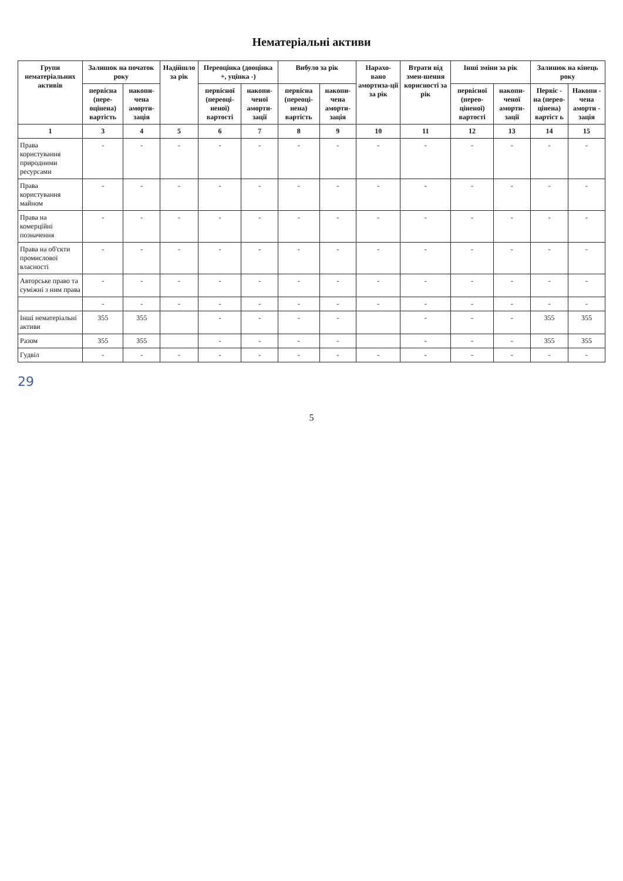Нематеріальні активи
| Групи нематеріальних активів | Залишок на початок року | | Надійшло за рік | Переоцінка (дооцінка +, уцінка -) | | Вибуло за рік | | Нарахо-вано амортиза-ції за рік | Втрати від змен-шення корисності за рік | Інші зміни за рік | | Залишок на кінець року | |
| --- | --- | --- | --- | --- | --- | --- | --- | --- | --- | --- | --- | --- | --- |
| | первісна (пере-оцінена) вартість | накопи-чена аморти-зація | | первісної (переоці-неної) вартості | накопи-ченої аморти-зації | первісна (переоці-нена) вартість | накопи-чена аморти-зація | | | первісної (перео-ціненої) вартості | накопи-ченої аморти-зації | Первіс - на (перео-цінена) вартіст ь | Накопи - чена аморти - зація |
| 1 | 3 | 4 | 5 | 6 | 7 | 8 | 9 | 10 | 11 | 12 | 13 | 14 | 15 |
| Права користування природними ресурсами | - | - | - | - | - | - | - | - | - | - | - | - | - |
| Права користування майном | - | - | - | - | - | - | - | - | - | - | - | - | - |
| Права на комерційні позначення | - | - | - | - | - | - | - | - | - | - | - | - | - |
| Права на об'єкти промислової власності | - | - | - | - | - | - | - | - | - | - | - | - | - |
| Авторське право та суміжні з ним права | - | - | - | - | - | - | - | - | - | - | - | - | - |
| | - | - | - | - | - | - | - | - | - | - | - | - | - |
| Інші нематеріальні активи | 355 | 355 | | - | - | - | - | | - | - | - | 355 | 355 |
| Разом | 355 | 355 | | - | - | - | - | | - | - | - | 355 | 355 |
| Гудвіл | - | - | - | - | - | - | - | - | - | - | - | - | - |
29
5